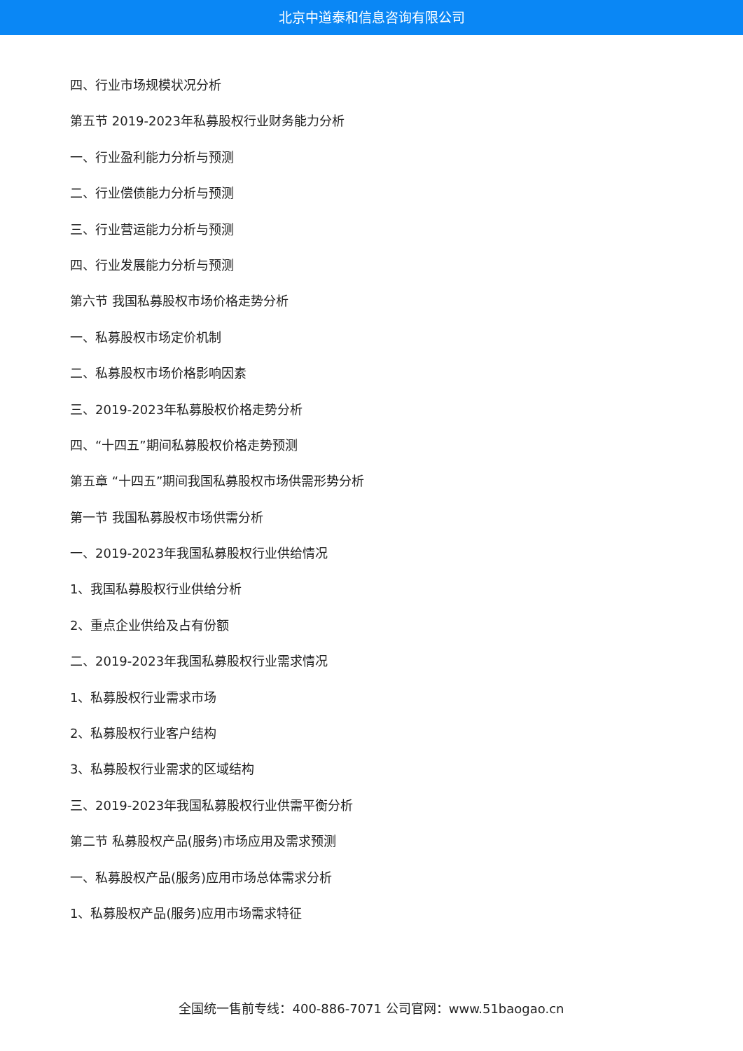北京中道泰和信息咨询有限公司
四、行业市场规模状况分析
第五节 2019-2023年私募股权行业财务能力分析
一、行业盈利能力分析与预测
二、行业偿债能力分析与预测
三、行业营运能力分析与预测
四、行业发展能力分析与预测
第六节 我国私募股权市场价格走势分析
一、私募股权市场定价机制
二、私募股权市场价格影响因素
三、2019-2023年私募股权价格走势分析
四、“十四五”期间私募股权价格走势预测
第五章 “十四五”期间我国私募股权市场供需形势分析
第一节 我国私募股权市场供需分析
一、2019-2023年我国私募股权行业供给情况
1、我国私募股权行业供给分析
2、重点企业供给及占有份额
二、2019-2023年我国私募股权行业需求情况
1、私募股权行业需求市场
2、私募股权行业客户结构
3、私募股权行业需求的区域结构
三、2019-2023年我国私募股权行业供需平衡分析
第二节 私募股权产品(服务)市场应用及需求预测
一、私募股权产品(服务)应用市场总体需求分析
1、私募股权产品(服务)应用市场需求特征
全国统一售前专线：400-886-7071 公司官网：www.51baogao.cn